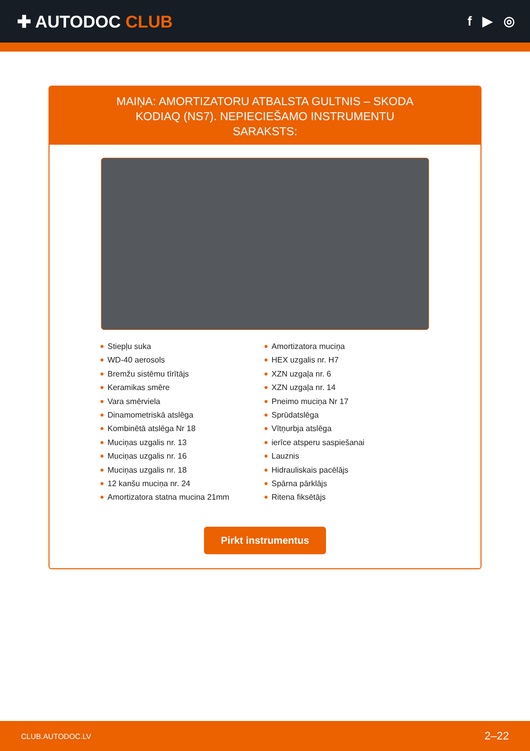✚ AUTODOC CLUB
f ▶ ◎
MAIŅA: AMORTIZATORU ATBALSTA GULTNIS – SKODA KODIAQ (NS7). NEPIECIEŠAMO INSTRUMENTU SARAKSTS:
Stiepļu suka
WD-40 aerosols
Bremžu sistēmu tīrītājs
Keramikas smēre
Vara smērviela
Dinamometriskā atslēga
Kombinētā atslēga Nr 18
Muciņas uzgalis nr. 13
Muciņas uzgalis nr. 16
Muciņas uzgalis nr. 18
12 kanšu muciņa nr. 24
Amortizatora statna mucina 21mm
Amortizatora muciņa
HEX uzgalis nr. H7
XZN uzgaļa nr. 6
XZN uzgaļa nr. 14
Pneimo muciņa Nr 17
Sprūdatslēga
Vītņurbja atslēga
ierīce atsperu saspiešanai
Lauznis
Hidrauliskais pacēlājs
Spārna pārklājs
Ritena fiksētājs
Pirkt instrumentus
CLUB.AUTODOC.LV 2–22